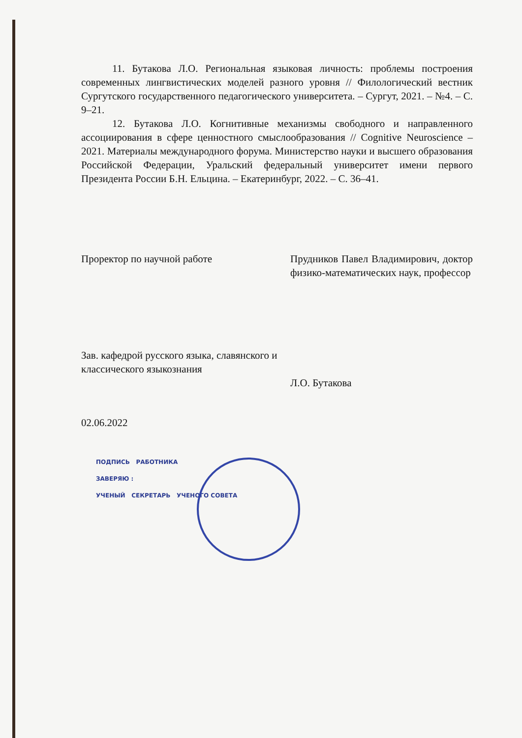11. Бутакова Л.О. Региональная языковая личность: проблемы построения современных лингвистических моделей разного уровня // Филологический вестник Сургутского государственного педагогического университета. – Сургут, 2021. – №4. – С. 9–21.
12. Бутакова Л.О. Когнитивные механизмы свободного и направленного ассоциирования в сфере ценностного смыслообразования // Cognitive Neuroscience – 2021. Материалы международного форума. Министерство науки и высшего образования Российской Федерации, Уральский федеральный университет имени первого Президента России Б.Н. Ельцина. – Екатеринбург, 2022. – С. 36–41.
Проректор по научной работе Прудников Павел Владимирович, доктор физико-математических наук, профессор
Зав. кафедрой русского языка, славянского и классического языкознания
Л.О. Бутакова
02.06.2022
ПОДПИСЬ РАБОТНИКА
ЗАВЕРЯЮ :
УЧЕНЫЙ СЕКРЕТАРЬ УЧЕНОГО СОВЕТА